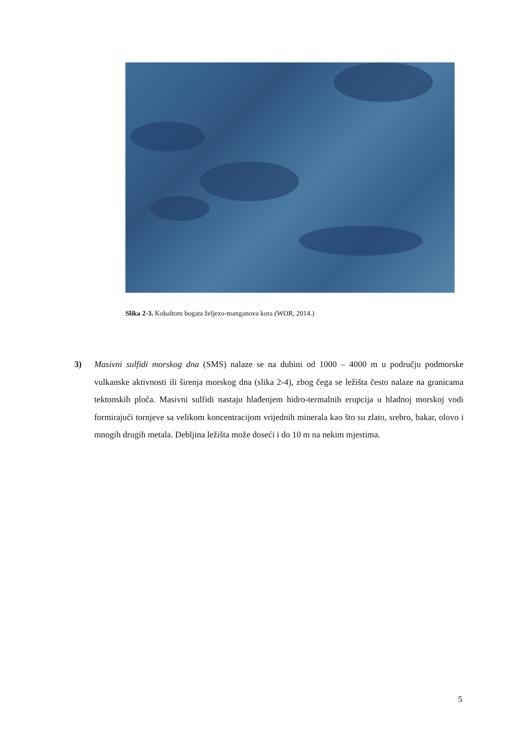Slika 2-3. Kobaltom bogata željezo-manganova kora (WOR, 2014.)
3) Masivni sulfidi morskog dna (SMS) nalaze se na dubini od 1000 – 4000 m u području podmorske vulkanske aktivnosti ili širenja morskog dna (slika 2-4), zbog čega se ležišta često nalaze na granicama tektonskih ploča. Masivni sulfidi nastaju hlađenjem hidro-termalnih erupcija u hladnoj morskoj vodi formirajući tornjeve sa velikom koncentracijom vrijednih minerala kao što su zlato, srebro, bakar, olovo i mnogih drugih metala. Debljina ležišta može doseći i do 10 m na nekim mjestima.
5